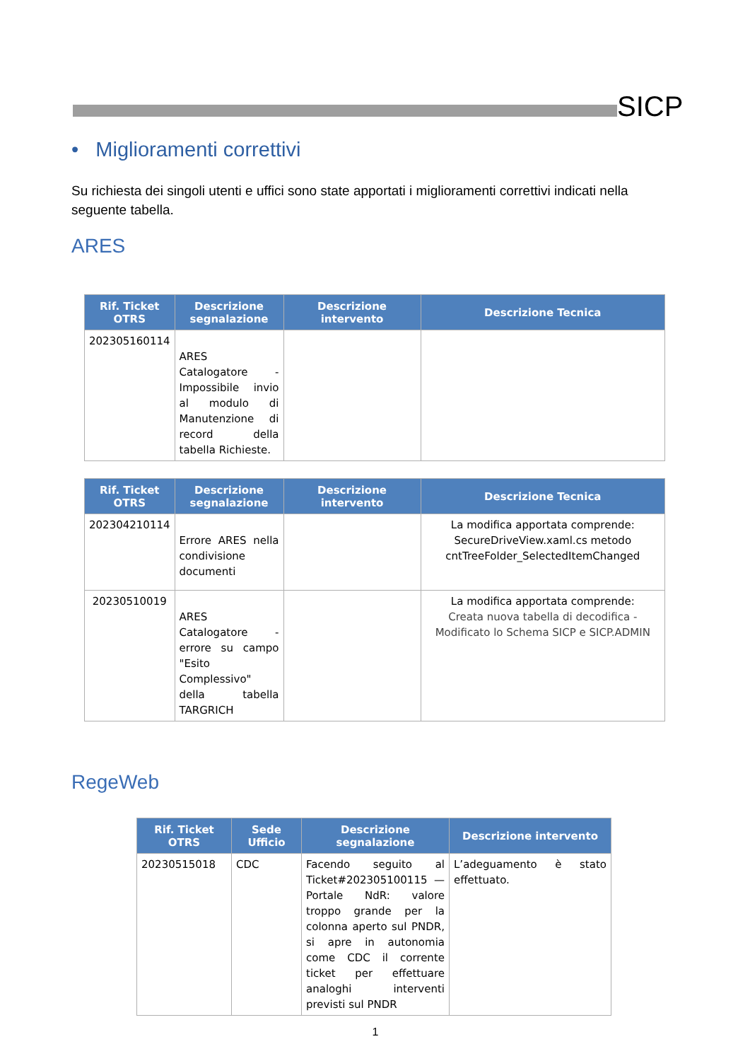SICP
• Miglioramenti correttivi
Su richiesta dei singoli utenti e uffici sono state apportati i miglioramenti correttivi indicati nella seguente tabella.
ARES
| Rif. Ticket OTRS | Descrizione segnalazione | Descrizione intervento | Descrizione Tecnica |
| --- | --- | --- | --- |
| 202305160114 | ARES Catalogatore - Impossibile invio al modulo di Manutenzione di record della tabella Richieste. | | |
| Rif. Ticket OTRS | Descrizione segnalazione | Descrizione intervento | Descrizione Tecnica |
| --- | --- | --- | --- |
| 202304210114 | Errore ARES nella condivisione documenti | | La modifica apportata comprende: SecureDriveView.xaml.cs metodo cntTreeFolder_SelectedItemChanged |
| 20230510019 | ARES Catalogatore - errore su campo "Esito Complessivo" della tabella TARGRICH | | La modifica apportata comprende: Creata nuova tabella di decodifica - Modificato lo Schema SICP e SICP.ADMIN |
RegeWeb
| Rif. Ticket OTRS | Sede Ufficio | Descrizione segnalazione | Descrizione intervento |
| --- | --- | --- | --- |
| 20230515018 | CDC | Facendo seguito al Ticket#202305100115 — Portale NdR: valore troppo grande per la colonna aperto sul PNDR, si apre in autonomia come CDC il corrente ticket per effettuare analoghi interventi previsti sul PNDR | L’adeguamento è stato effettuato. |
1